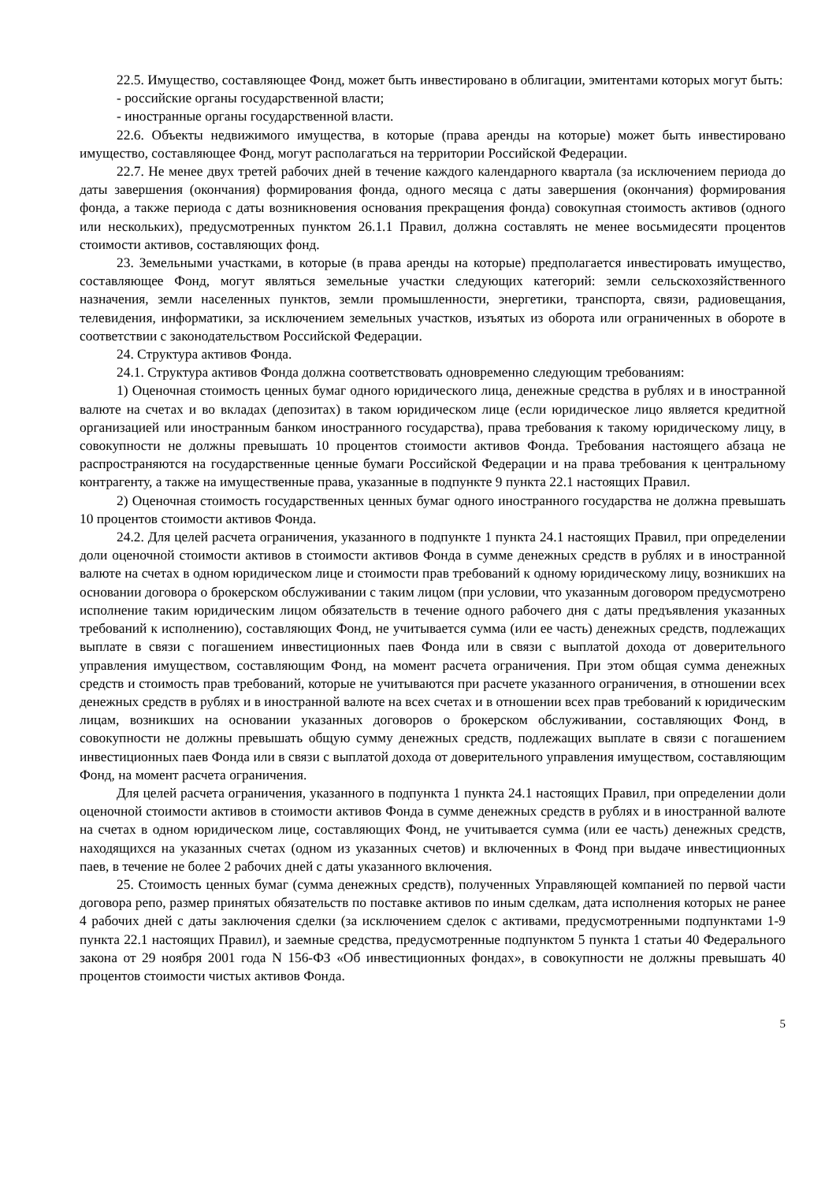22.5. Имущество, составляющее Фонд, может быть инвестировано в облигации, эмитентами которых могут быть:
- российские органы государственной власти;
- иностранные органы государственной власти.
22.6. Объекты недвижимого имущества, в которые (права аренды на которые) может быть инвестировано имущество, составляющее Фонд, могут располагаться на территории Российской Федерации.
22.7. Не менее двух третей рабочих дней в течение каждого календарного квартала (за исключением периода до даты завершения (окончания) формирования фонда, одного месяца с даты завершения (окончания) формирования фонда, а также периода с даты возникновения основания прекращения фонда) совокупная стоимость активов (одного или нескольких), предусмотренных пунктом 26.1.1 Правил, должна составлять не менее восьмидесяти процентов стоимости активов, составляющих фонд.
23. Земельными участками, в которые (в права аренды на которые) предполагается инвестировать имущество, составляющее Фонд, могут являться земельные участки следующих категорий: земли сельскохозяйственного назначения, земли населенных пунктов, земли промышленности, энергетики, транспорта, связи, радиовещания, телевидения, информатики, за исключением земельных участков, изъятых из оборота или ограниченных в обороте в соответствии с законодательством Российской Федерации.
24. Структура активов Фонда.
24.1. Структура активов Фонда должна соответствовать одновременно следующим требованиям:
1) Оценочная стоимость ценных бумаг одного юридического лица, денежные средства в рублях и в иностранной валюте на счетах и во вкладах (депозитах) в таком юридическом лице (если юридическое лицо является кредитной организацией или иностранным банком иностранного государства), права требования к такому юридическому лицу, в совокупности не должны превышать 10 процентов стоимости активов Фонда. Требования настоящего абзаца не распространяются на государственные ценные бумаги Российской Федерации и на права требования к центральному контрагенту, а также на имущественные права, указанные в подпункте 9 пункта 22.1 настоящих Правил.
2) Оценочная стоимость государственных ценных бумаг одного иностранного государства не должна превышать 10 процентов стоимости активов Фонда.
24.2. Для целей расчета ограничения, указанного в подпункте 1 пункта 24.1 настоящих Правил, при определении доли оценочной стоимости активов в стоимости активов Фонда в сумме денежных средств в рублях и в иностранной валюте на счетах в одном юридическом лице и стоимости прав требований к одному юридическому лицу, возникших на основании договора о брокерском обслуживании с таким лицом (при условии, что указанным договором предусмотрено исполнение таким юридическим лицом обязательств в течение одного рабочего дня с даты предъявления указанных требований к исполнению), составляющих Фонд, не учитывается сумма (или ее часть) денежных средств, подлежащих выплате в связи с погашением инвестиционных паев Фонда или в связи с выплатой дохода от доверительного управления имуществом, составляющим Фонд, на момент расчета ограничения. При этом общая сумма денежных средств и стоимость прав требований, которые не учитываются при расчете указанного ограничения, в отношении всех денежных средств в рублях и в иностранной валюте на всех счетах и в отношении всех прав требований к юридическим лицам, возникших на основании указанных договоров о брокерском обслуживании, составляющих Фонд, в совокупности не должны превышать общую сумму денежных средств, подлежащих выплате в связи с погашением инвестиционных паев Фонда или в связи с выплатой дохода от доверительного управления имуществом, составляющим Фонд, на момент расчета ограничения.
Для целей расчета ограничения, указанного в подпункта 1 пункта 24.1 настоящих Правил, при определении доли оценочной стоимости активов в стоимости активов Фонда в сумме денежных средств в рублях и в иностранной валюте на счетах в одном юридическом лице, составляющих Фонд, не учитывается сумма (или ее часть) денежных средств, находящихся на указанных счетах (одном из указанных счетов) и включенных в Фонд при выдаче инвестиционных паев, в течение не более 2 рабочих дней с даты указанного включения.
25. Стоимость ценных бумаг (сумма денежных средств), полученных Управляющей компанией по первой части договора репо, размер принятых обязательств по поставке активов по иным сделкам, дата исполнения которых не ранее 4 рабочих дней с даты заключения сделки (за исключением сделок с активами, предусмотренными подпунктами 1-9 пункта 22.1 настоящих Правил), и заемные средства, предусмотренные подпунктом 5 пункта 1 статьи 40 Федерального закона от 29 ноября 2001 года N 156-ФЗ «Об инвестиционных фондах», в совокупности не должны превышать 40 процентов стоимости чистых активов Фонда.
5